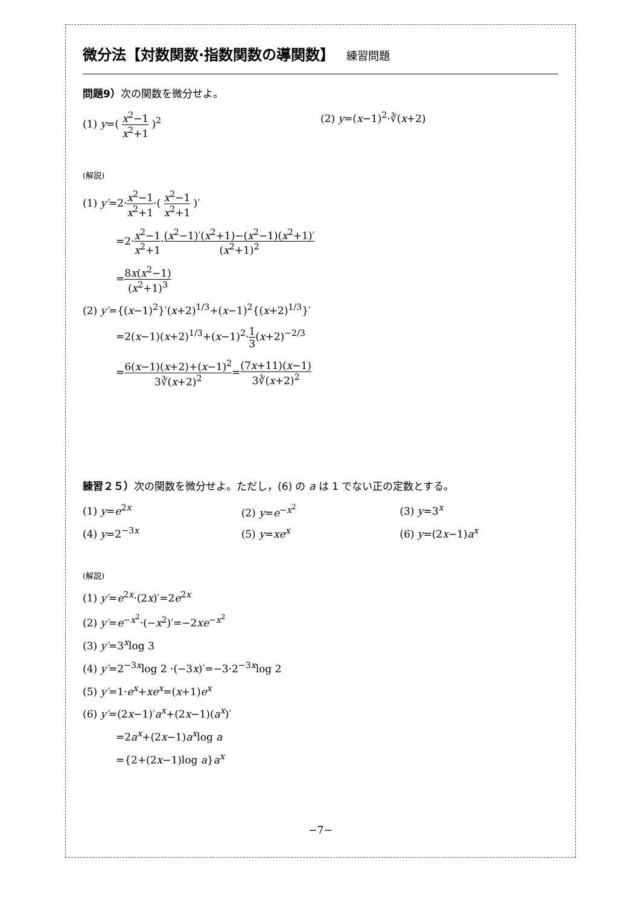微分法【対数関数·指数関数の導関数】 練習問題
問題9）次の関数を微分せよ。
(1) y=( x<sup>2</sup>−1 x<sup>2</sup>+1 )<sup>2</sup> (2) y=(x−1)<sup>2</sup>·∛(x+2)
(解説)
(1) y′=2·x<sup>2</sup>−1 x<sup>2</sup>+1·( x<sup>2</sup>−1 x<sup>2</sup>+1 )′
=2·x<sup>2</sup>−1 x<sup>2</sup>+1·(x<sup>2</sup>−1)′(x<sup>2</sup>+1)−(x<sup>2</sup>−1)(x<sup>2</sup>+1)′ (x<sup>2</sup>+1)<sup>2</sup>
=8x(x<sup>2</sup>−1) (x<sup>2</sup>+1)<sup>3</sup>
(2) y′={(x−1)<sup>2</sup>}′(x+2)<sup>1/3</sup>+(x−1)<sup>2</sup>{(x+2)<sup>1/3</sup>}′
=2(x−1)(x+2)<sup>1/3</sup>+(x−1)<sup>2</sup>·1 3(x+2)<sup>−2/3</sup>
=6(x−1)(x+2)+(x−1)<sup>2</sup> 3∛(x+2)<sup>2</sup>=(7x+11)(x−1) 3∛(x+2)<sup>2</sup>
練習２５）次の関数を微分せよ。ただし，(6) の a は 1 でない正の定数とする。
(1) y=e<sup>2x</sup> (2) y=e<sup>−x<sup>2</sup></sup> (3) y=3<sup>x</sup>
(4) y=2<sup>−3x</sup> (5) y=xe<sup>x</sup> (6) y=(2x−1)a<sup>x</sup>
(解説)
(1) y′=e<sup>2x</sup>·(2x)′=2e<sup>2x</sup>
(2) y′=e<sup>−x<sup>2</sup></sup>·(−x<sup>2</sup>)′=−2xe<sup>−x<sup>2</sup></sup>
(3) y′=3<sup>x</sup>log 3
(4) y′=2<sup>−3x</sup>log 2 ·(−3x)′=−3·2<sup>−3x</sup>log 2
(5) y′=1·e<sup>x</sup>+xe<sup>x</sup>=(x+1)e<sup>x</sup>
(6) y′=(2x−1)′a<sup>x</sup>+(2x−1)(a<sup>x</sup>)′
=2a<sup>x</sup>+(2x−1)a<sup>x</sup>log a
={2+(2x−1)log a}a<sup>x</sup>
−7−